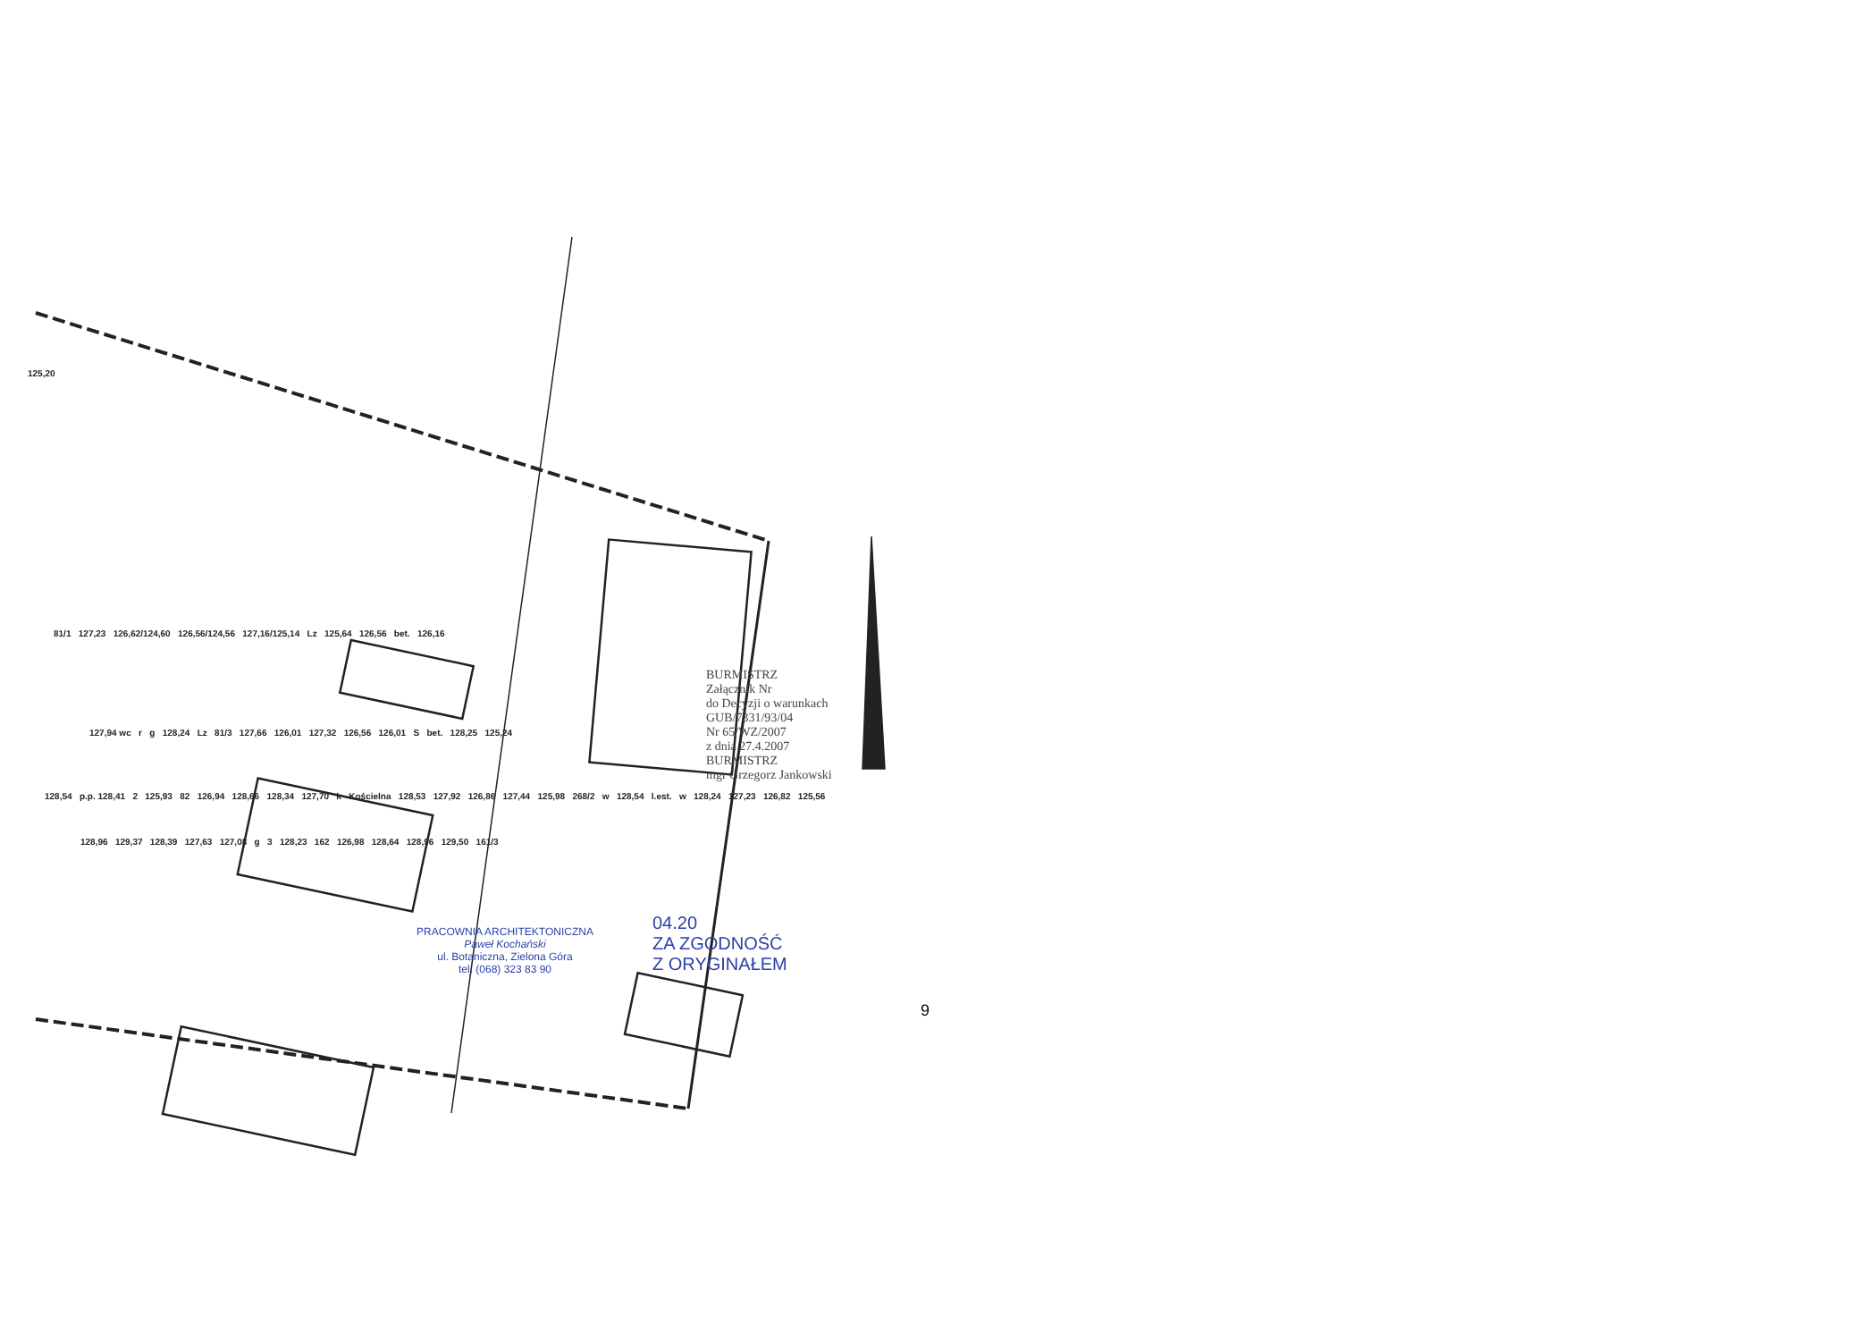125,20
81/1 127,23 126,62/124,60 126,56/124,56 127,16/125,14 Lz 125,64 126,56 bet. 126,16
127,94 wc r g 128,24 Lz 81/3 127,66 126,01 127,32 126,56 126,01 S bet. 128,25 125,24
128,54 p.p. 128,41 2 125,93 82 126,94 128,66 128,34 127,70 k Kościelna 128,53 127,92 126,86 127,44 125,98 268/2 w 128,54 l.est. w 128,24 127,23 126,82 125,56
128,96 129,37 128,39 127,63 127,08 g 3 128,23 162 126,98 128,64 128,96 129,50 161/3
BURMISTRZ
Załącznik Nr
do Decyzji o warunkach
GUB/7331/93/04
Nr 65/WZ/2007
z dnia 27.4.2007
BURMISTRZ
mgr Grzegorz Jankowski
PRACOWNIA ARCHITEKTONICZNA
Paweł Kochański
ul. Botaniczna, Zielona Góra
tel. (068) 323 83 90
04.20
ZA ZGODNOŚĆ
Z ORYGINAŁEM
9